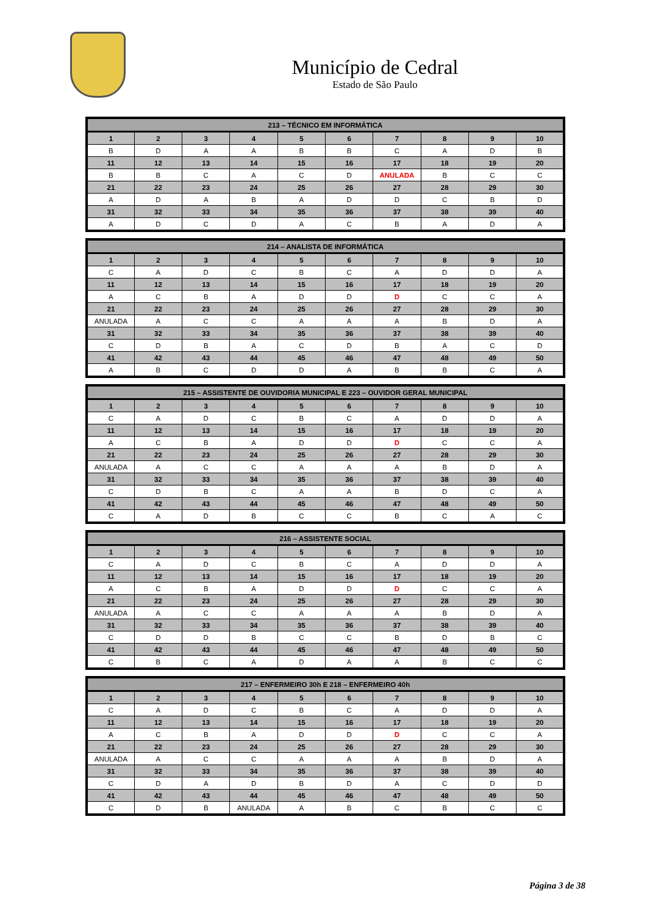Município de Cedral
Estado de São Paulo
| 213 – TÉCNICO EM INFORMÁTICA | | | | | | | | | |
| --- | --- | --- | --- | --- | --- | --- | --- | --- | --- |
| 1 | 2 | 3 | 4 | 5 | 6 | 7 | 8 | 9 | 10 |
| B | D | A | A | B | B | C | A | D | B |
| 11 | 12 | 13 | 14 | 15 | 16 | 17 | 18 | 19 | 20 |
| B | B | C | A | C | D | ANULADA | B | C | C |
| 21 | 22 | 23 | 24 | 25 | 26 | 27 | 28 | 29 | 30 |
| A | D | A | B | A | D | D | C | B | D |
| 31 | 32 | 33 | 34 | 35 | 36 | 37 | 38 | 39 | 40 |
| A | D | C | D | A | C | B | A | D | A |
| 214 – ANALISTA DE INFORMÁTICA | | | | | | | | | |
| --- | --- | --- | --- | --- | --- | --- | --- | --- | --- |
| 1 | 2 | 3 | 4 | 5 | 6 | 7 | 8 | 9 | 10 |
| C | A | D | C | B | C | A | D | D | A |
| 11 | 12 | 13 | 14 | 15 | 16 | 17 | 18 | 19 | 20 |
| A | C | B | A | D | D | D | C | C | A |
| 21 | 22 | 23 | 24 | 25 | 26 | 27 | 28 | 29 | 30 |
| ANULADA | A | C | C | A | A | A | B | D | A |
| 31 | 32 | 33 | 34 | 35 | 36 | 37 | 38 | 39 | 40 |
| C | D | B | A | C | D | B | A | C | D |
| 41 | 42 | 43 | 44 | 45 | 46 | 47 | 48 | 49 | 50 |
| A | B | C | D | D | A | B | B | C | A |
| 215 – ASSISTENTE DE OUVIDORIA MUNICIPAL E 223 – OUVIDOR GERAL MUNICIPAL | | | | | | | | | |
| --- | --- | --- | --- | --- | --- | --- | --- | --- | --- |
| 1 | 2 | 3 | 4 | 5 | 6 | 7 | 8 | 9 | 10 |
| C | A | D | C | B | C | A | D | D | A |
| 11 | 12 | 13 | 14 | 15 | 16 | 17 | 18 | 19 | 20 |
| A | C | B | A | D | D | D | C | C | A |
| 21 | 22 | 23 | 24 | 25 | 26 | 27 | 28 | 29 | 30 |
| ANULADA | A | C | C | A | A | A | B | D | A |
| 31 | 32 | 33 | 34 | 35 | 36 | 37 | 38 | 39 | 40 |
| C | D | B | C | A | A | B | D | C | A |
| 41 | 42 | 43 | 44 | 45 | 46 | 47 | 48 | 49 | 50 |
| C | A | D | B | C | C | B | C | A | C |
| 216 – ASSISTENTE SOCIAL | | | | | | | | | |
| --- | --- | --- | --- | --- | --- | --- | --- | --- | --- |
| 1 | 2 | 3 | 4 | 5 | 6 | 7 | 8 | 9 | 10 |
| C | A | D | C | B | C | A | D | D | A |
| 11 | 12 | 13 | 14 | 15 | 16 | 17 | 18 | 19 | 20 |
| A | C | B | A | D | D | D | C | C | A |
| 21 | 22 | 23 | 24 | 25 | 26 | 27 | 28 | 29 | 30 |
| ANULADA | A | C | C | A | A | A | B | D | A |
| 31 | 32 | 33 | 34 | 35 | 36 | 37 | 38 | 39 | 40 |
| C | D | D | B | C | C | B | D | B | C |
| 41 | 42 | 43 | 44 | 45 | 46 | 47 | 48 | 49 | 50 |
| C | B | C | A | D | A | A | B | C | C |
| 217 – ENFERMEIRO 30h E 218 – ENFERMEIRO 40h | | | | | | | | | |
| --- | --- | --- | --- | --- | --- | --- | --- | --- | --- |
| 1 | 2 | 3 | 4 | 5 | 6 | 7 | 8 | 9 | 10 |
| C | A | D | C | B | C | A | D | D | A |
| 11 | 12 | 13 | 14 | 15 | 16 | 17 | 18 | 19 | 20 |
| A | C | B | A | D | D | D | C | C | A |
| 21 | 22 | 23 | 24 | 25 | 26 | 27 | 28 | 29 | 30 |
| ANULADA | A | C | C | A | A | A | B | D | A |
| 31 | 32 | 33 | 34 | 35 | 36 | 37 | 38 | 39 | 40 |
| C | D | A | D | B | D | A | C | D | D |
| 41 | 42 | 43 | 44 | 45 | 46 | 47 | 48 | 49 | 50 |
| C | D | B | ANULADA | A | B | C | B | C | C |
Página 3 de 38